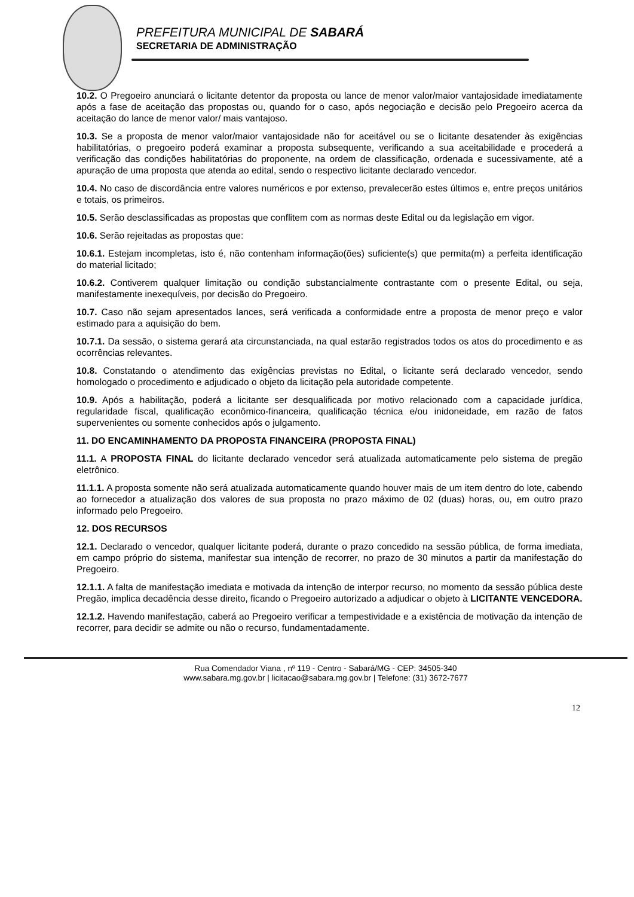PREFEITURA MUNICIPAL DE SABARÁ
SECRETARIA DE ADMINISTRAÇÃO
10.2. O Pregoeiro anunciará o licitante detentor da proposta ou lance de menor valor/maior vantajosidade imediatamente após a fase de aceitação das propostas ou, quando for o caso, após negociação e decisão pelo Pregoeiro acerca da aceitação do lance de menor valor/ mais vantajoso.
10.3. Se a proposta de menor valor/maior vantajosidade não for aceitável ou se o licitante desatender às exigências habilitatórias, o pregoeiro poderá examinar a proposta subsequente, verificando a sua aceitabilidade e procederá a verificação das condições habilitatórias do proponente, na ordem de classificação, ordenada e sucessivamente, até a apuração de uma proposta que atenda ao edital, sendo o respectivo licitante declarado vencedor.
10.4. No caso de discordância entre valores numéricos e por extenso, prevalecerão estes últimos e, entre preços unitários e totais, os primeiros.
10.5. Serão desclassificadas as propostas que conflitem com as normas deste Edital ou da legislação em vigor.
10.6. Serão rejeitadas as propostas que:
10.6.1. Estejam incompletas, isto é, não contenham informação(ões) suficiente(s) que permita(m) a perfeita identificação do material licitado;
10.6.2. Contiverem qualquer limitação ou condição substancialmente contrastante com o presente Edital, ou seja, manifestamente inexequíveis, por decisão do Pregoeiro.
10.7. Caso não sejam apresentados lances, será verificada a conformidade entre a proposta de menor preço e valor estimado para a aquisição do bem.
10.7.1. Da sessão, o sistema gerará ata circunstanciada, na qual estarão registrados todos os atos do procedimento e as ocorrências relevantes.
10.8. Constatando o atendimento das exigências previstas no Edital, o licitante será declarado vencedor, sendo homologado o procedimento e adjudicado o objeto da licitação pela autoridade competente.
10.9. Após a habilitação, poderá a licitante ser desqualificada por motivo relacionado com a capacidade jurídica, regularidade fiscal, qualificação econômico-financeira, qualificação técnica e/ou inidoneidade, em razão de fatos supervenientes ou somente conhecidos após o julgamento.
11. DO ENCAMINHAMENTO DA PROPOSTA FINANCEIRA (PROPOSTA FINAL)
11.1. A PROPOSTA FINAL do licitante declarado vencedor será atualizada automaticamente pelo sistema de pregão eletrônico.
11.1.1. A proposta somente não será atualizada automaticamente quando houver mais de um item dentro do lote, cabendo ao fornecedor a atualização dos valores de sua proposta no prazo máximo de 02 (duas) horas, ou, em outro prazo informado pelo Pregoeiro.
12. DOS RECURSOS
12.1. Declarado o vencedor, qualquer licitante poderá, durante o prazo concedido na sessão pública, de forma imediata, em campo próprio do sistema, manifestar sua intenção de recorrer, no prazo de 30 minutos a partir da manifestação do Pregoeiro.
12.1.1. A falta de manifestação imediata e motivada da intenção de interpor recurso, no momento da sessão pública deste Pregão, implica decadência desse direito, ficando o Pregoeiro autorizado a adjudicar o objeto à LICITANTE VENCEDORA.
12.1.2. Havendo manifestação, caberá ao Pregoeiro verificar a tempestividade e a existência de motivação da intenção de recorrer, para decidir se admite ou não o recurso, fundamentadamente.
Rua Comendador Viana , nº 119 - Centro - Sabará/MG - CEP: 34505-340
www.sabara.mg.gov.br | licitacao@sabara.mg.gov.br | Telefone: (31) 3672-7677
12